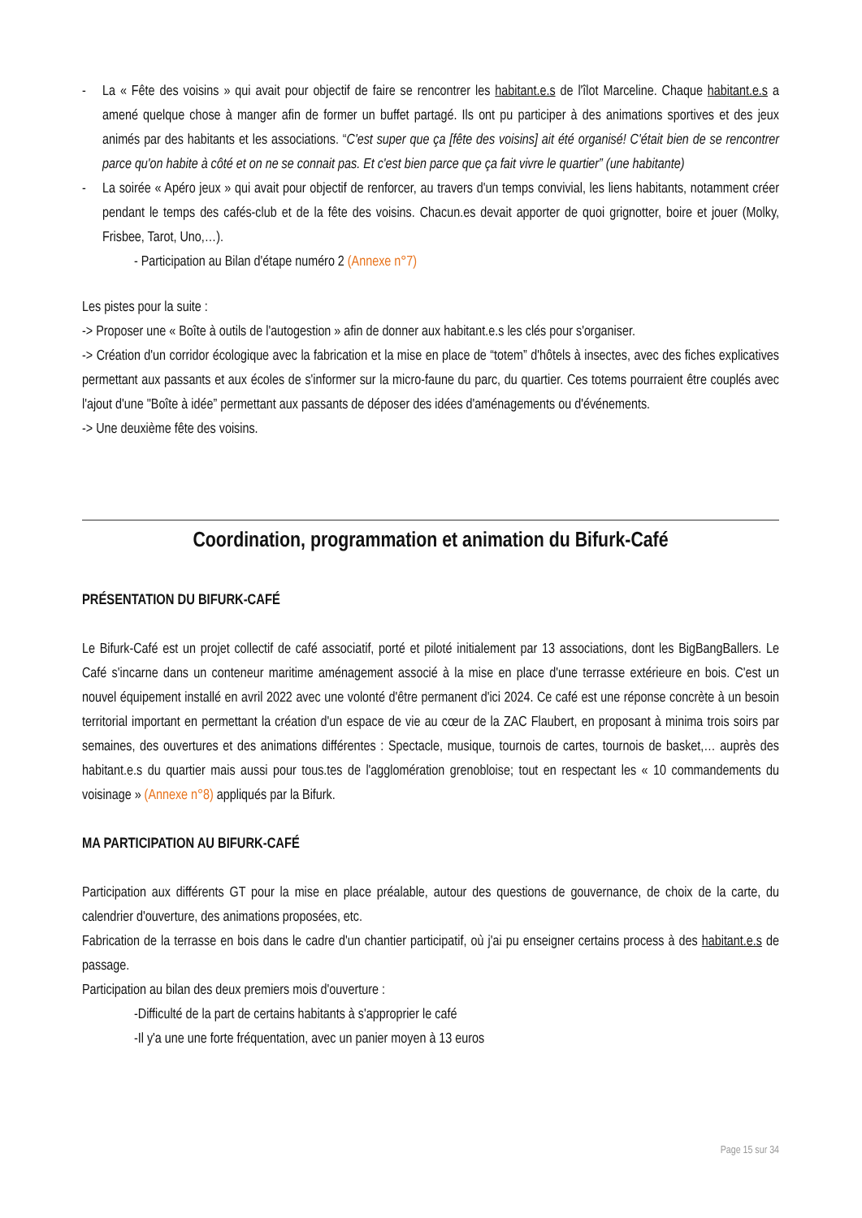- La « Fête des voisins » qui avait pour objectif de faire se rencontrer les habitant.e.s de l'îlot Marceline. Chaque habitant.e.s a amené quelque chose à manger afin de former un buffet partagé. Ils ont pu participer à des animations sportives et des jeux animés par des habitants et les associations. “C'est super que ça [fête des voisins] ait été organisé! C'était bien de se rencontrer parce qu'on habite à côté et on ne se connait pas. Et c'est bien parce que ça fait vivre le quartier” (une habitante)
- La soirée « Apéro jeux » qui avait pour objectif de renforcer, au travers d'un temps convivial, les liens habitants, notamment créer pendant le temps des cafés-club et de la fête des voisins. Chacun.es devait apporter de quoi grignotter, boire et jouer (Molky, Frisbee, Tarot, Uno,…).
- Participation au Bilan d'étape numéro 2 (Annexe n°7)
Les pistes pour la suite :
-> Proposer une « Boîte à outils de l'autogestion » afin de donner aux habitant.e.s les clés pour s'organiser.
-> Création d'un corridor écologique avec la fabrication et la mise en place de “totem” d'hôtels à insectes, avec des fiches explicatives permettant aux passants et aux écoles de s'informer sur la micro-faune du parc, du quartier. Ces totems pourraient être couplés avec l'ajout d'une "Boîte à idée” permettant aux passants de déposer des idées d'aménagements ou d'événements.
-> Une deuxième fête des voisins.
Coordination, programmation et animation du Bifurk-Café
PRÉSENTATION DU BIFURK-CAFÉ
Le Bifurk-Café est un projet collectif de café associatif, porté et piloté initialement par 13 associations, dont les BigBangBallers. Le Café s'incarne dans un conteneur maritime aménagement associé à la mise en place d'une terrasse extérieure en bois. C'est un nouvel équipement installé en avril 2022 avec une volonté d'être permanent d'ici 2024. Ce café est une réponse concrète à un besoin territorial important en permettant la création d'un espace de vie au cœur de la ZAC Flaubert, en proposant à minima trois soirs par semaines, des ouvertures et des animations différentes : Spectacle, musique, tournois de cartes, tournois de basket,… auprès des habitant.e.s du quartier mais aussi pour tous.tes de l'agglomération grenobloise; tout en respectant les « 10 commandements du voisinage » (Annexe n°8) appliqués par la Bifurk.
MA PARTICIPATION AU BIFURK-CAFÉ
Participation aux différents GT pour la mise en place préalable, autour des questions de gouvernance, de choix de la carte, du calendrier d'ouverture, des animations proposées, etc.
Fabrication de la terrasse en bois dans le cadre d'un chantier participatif, où j'ai pu enseigner certains process à des habitant.e.s de passage.
Participation au bilan des deux premiers mois d'ouverture :
-Difficulté de la part de certains habitants à s'approprier le café
-Il y'a une une forte fréquentation, avec un panier moyen à 13 euros
Page 15 sur 34